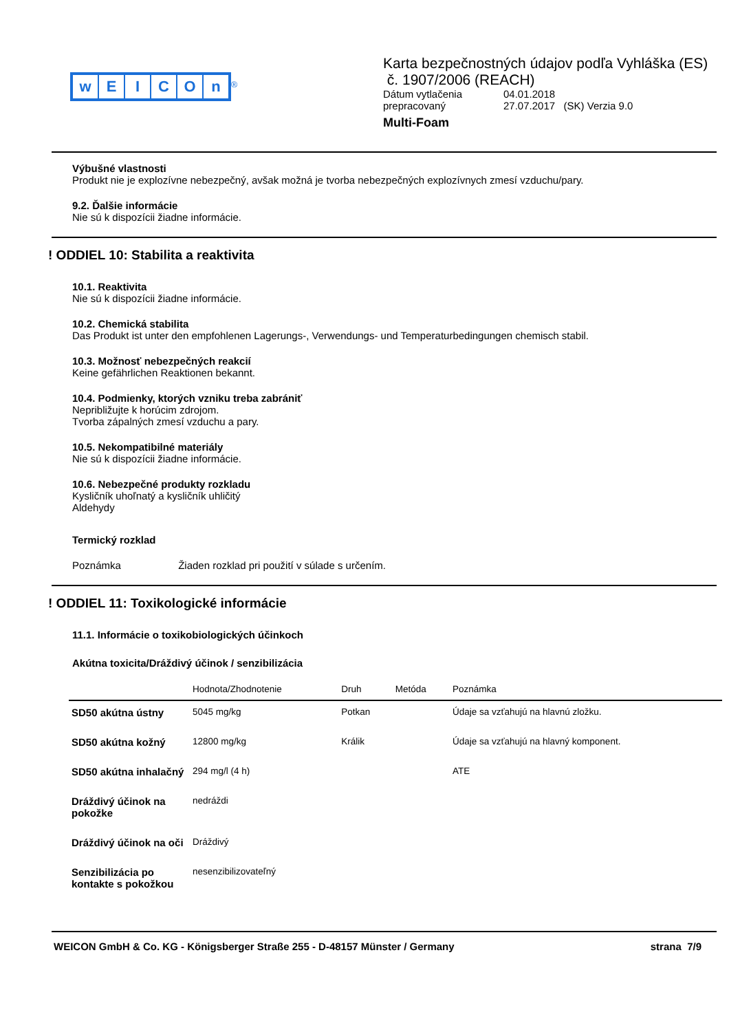wEICOn
<sup>®</sup>
Karta bezpečnostných údajov podľa Vyhláška (ES)
č. 1907/2006 (REACH)
| Dátum vytlačenia | 04.01.2018 |
| prepracovaný | 27.07.2017 (SK) Verzia 9.0 |
Multi-Foam
Výbušné vlastnosti
Produkt nie je explozívne nebezpečný, avšak možná je tvorba nebezpečných explozívnych zmesí vzduchu/pary.
9.2. Ďalšie informácie
Nie sú k dispozícii žiadne informácie.
! ODDIEL 10: Stabilita a reaktivita
10.1. Reaktivita
Nie sú k dispozícii žiadne informácie.
10.2. Chemická stabilita
Das Produkt ist unter den empfohlenen Lagerungs-, Verwendungs- und Temperaturbedingungen chemisch stabil.
10.3. Možnosť nebezpečných reakcií
Keine gefährlichen Reaktionen bekannt.
10.4. Podmienky, ktorých vzniku treba zabrániť
Nepribližujte k horúcim zdrojom.
Tvorba zápalných zmesí vzduchu a pary.
10.5. Nekompatibilné materiály
Nie sú k dispozícii žiadne informácie.
10.6. Nebezpečné produkty rozkladu
Kysličník uhoľnatý a kysličník uhličitý
Aldehydy
Termický rozklad
Poznámka Žiaden rozklad pri použití v súlade s určením.
! ODDIEL 11: Toxikologické informácie
11.1. Informácie o toxikobiologických účinkoch
Akútna toxicita/Dráždivý účinok / senzibilizácia
| | Hodnota/Zhodnotenie | Druh | Metóda | Poznámka |
| --- | --- | --- | --- | --- |
| SD50 akútna ústny | 5045 mg/kg | Potkan | | Údaje sa vzťahujú na hlavnú zložku. |
| SD50 akútna kožný | 12800 mg/kg | Králik | | Údaje sa vzťahujú na hlavný komponent. |
| SD50 akútna inhalačný | 294 mg/l (4 h) | | | ATE |
| Dráždivý účinok na pokožke | nedráždi | | | |
| Dráždivý účinok na oči | Dráždivý | | | |
| Senzibilizácia po kontakte s pokožkou | nesenzibilizovateľný | | | |
WEICON GmbH & Co. KG - Königsberger Straße 255 - D-48157 Münster / Germany strana 7/9